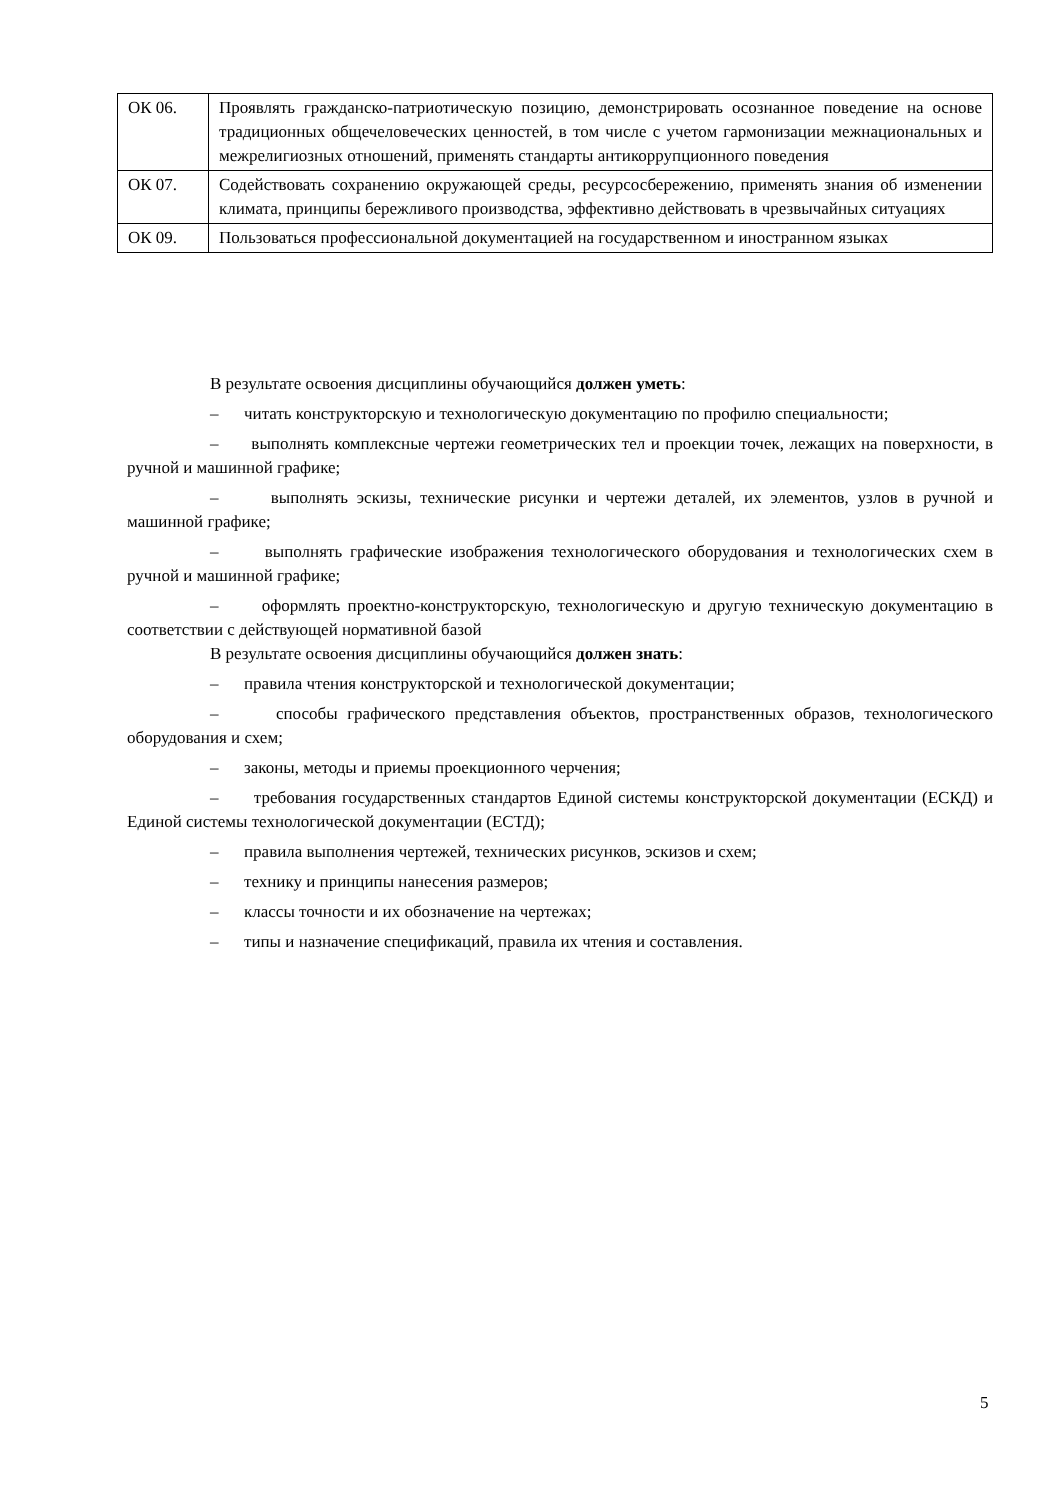| ОК 06. | Проявлять гражданско-патриотическую позицию, демонстрировать осознанное поведение на основе традиционных общечеловеческих ценностей, в том числе с учетом гармонизации межнациональных и межрелигиозных отношений, применять стандарты антикоррупционного поведения |
| ОК 07. | Содействовать сохранению окружающей среды, ресурсосбережению, применять знания об изменении климата, принципы бережливого производства, эффективно действовать в чрезвычайных ситуациях |
| ОК 09. | Пользоваться профессиональной документацией на государственном и иностранном языках |
В результате освоения дисциплины обучающийся должен уметь:
– читать конструкторскую и технологическую документацию по профилю специальности;
– выполнять комплексные чертежи геометрических тел и проекции точек, лежащих на поверхности, в ручной и машинной графике;
– выполнять эскизы, технические рисунки и чертежи деталей, их элементов, узлов в ручной и машинной графике;
– выполнять графические изображения технологического оборудования и технологических схем в ручной и машинной графике;
– оформлять проектно-конструкторскую, технологическую и другую техническую документацию в соответствии с действующей нормативной базой
В результате освоения дисциплины обучающийся должен знать:
– правила чтения конструкторской и технологической документации;
– способы графического представления объектов, пространственных образов, технологического оборудования и схем;
– законы, методы и приемы проекционного черчения;
– требования государственных стандартов Единой системы конструкторской документации (ЕСКД) и Единой системы технологической документации (ЕСТД);
– правила выполнения чертежей, технических рисунков, эскизов и схем;
– технику и принципы нанесения размеров;
– классы точности и их обозначение на чертежах;
– типы и назначение спецификаций, правила их чтения и составления.
5